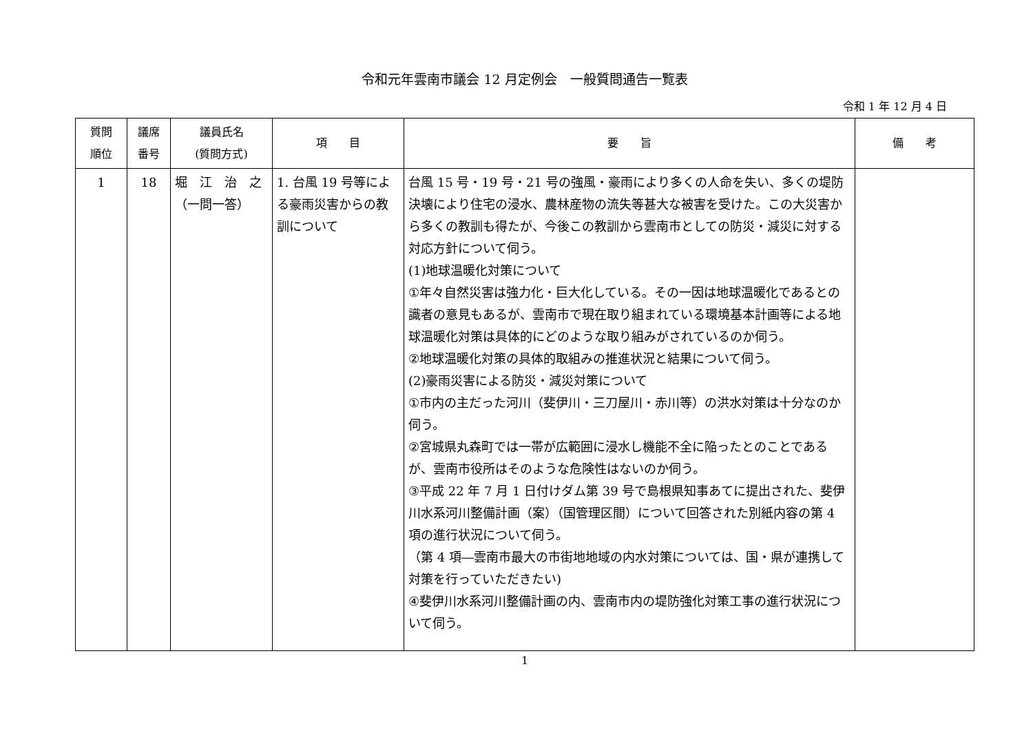令和元年雲南市議会 12 月定例会　一般質問通告一覧表
令和 1 年 12 月 4 日
| 質問 順位 | 議席 番号 | 議員氏名 (質問方式) | 項 目 | 要 旨 | 備 考 |
| --- | --- | --- | --- | --- | --- |
| 1 | 18 | 堀 江 治 之 （一問一答） | 1. 台風 19 号等による豪雨災害からの教訓について | 台風 15 号・19 号・21 号の強風・豪雨により多くの人命を失い、多くの堤防決壊により住宅の浸水、農林産物の流失等甚大な被害を受けた。この大災害から多くの教訓も得たが、今後この教訓から雲南市としての防災・減災に対する対応方針について伺う。 (1)地球温暖化対策について ①年々自然災害は強力化・巨大化している。その一因は地球温暖化であるとの識者の意見もあるが、雲南市で現在取り組まれている環境基本計画等による地球温暖化対策は具体的にどのような取り組みがされているのか伺う。 ②地球温暖化対策の具体的取組みの推進状況と結果について伺う。 (2)豪雨災害による防災・減災対策について ①市内の主だった河川（斐伊川・三刀屋川・赤川等）の洪水対策は十分なのか伺う。 ②宮城県丸森町では一帯が広範囲に浸水し機能不全に陥ったとのことであるが、雲南市役所はそのような危険性はないのか伺う。 ③平成 22 年 7 月 1 日付けダム第 39 号で島根県知事あてに提出された、斐伊川水系河川整備計画（案）（国管理区間）について回答された別紙内容の第 4 項の進行状況について伺う。 （第 4 項―雲南市最大の市街地地域の内水対策については、国・県が連携して対策を行っていただきたい) ④斐伊川水系河川整備計画の内、雲南市内の堤防強化対策工事の進行状況について伺う。 | |
1